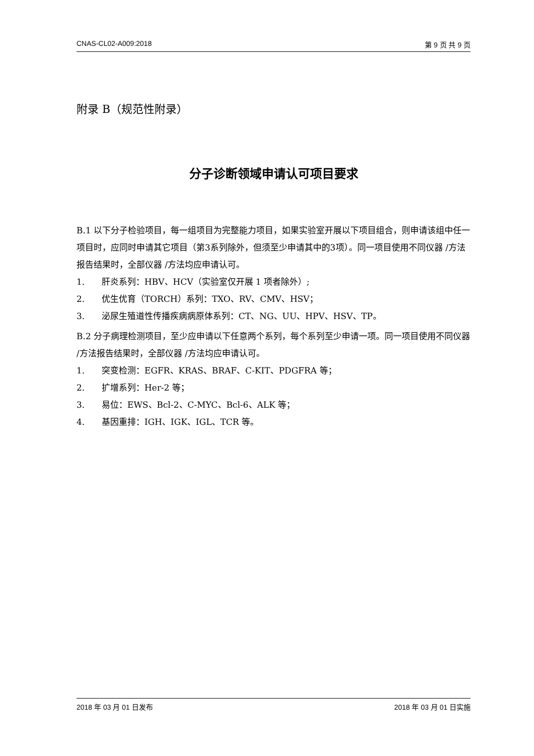CNAS-CL02-A009:2018 第 9 页 共 9 页
附录 B（规范性附录）
分子诊断领域申请认可项目要求
B.1 以下分子检验项目，每一组项目为完整能力项目，如果实验室开展以下项目组合，则申请该组中任一项目时，应同时申请其它项目（第3系列除外，但须至少申请其中的3项）。同一项目使用不同仪器 /方法报告结果时，全部仪器 /方法均应申请认可。
1. 肝炎系列：HBV、HCV（实验室仅开展 1 项者除外）;
2. 优生优育（TORCH）系列：TXO、RV、CMV、HSV；
3. 泌尿生殖道性传播疾病病原体系列：CT、NG、UU、HPV、HSV、TP。
B.2 分子病理检测项目，至少应申请以下任意两个系列，每个系列至少申请一项。同一项目使用不同仪器 /方法报告结果时，全部仪器 /方法均应申请认可。
1. 突变检测：EGFR、KRAS、BRAF、C-KIT、PDGFRA 等；
2. 扩增系列：Her-2 等；
3. 易位：EWS、Bcl-2、C-MYC、Bcl-6、ALK 等；
4. 基因重排：IGH、IGK、IGL、TCR 等。
2018 年 03 月 01 日发布 2018 年 03 月 01 日实施